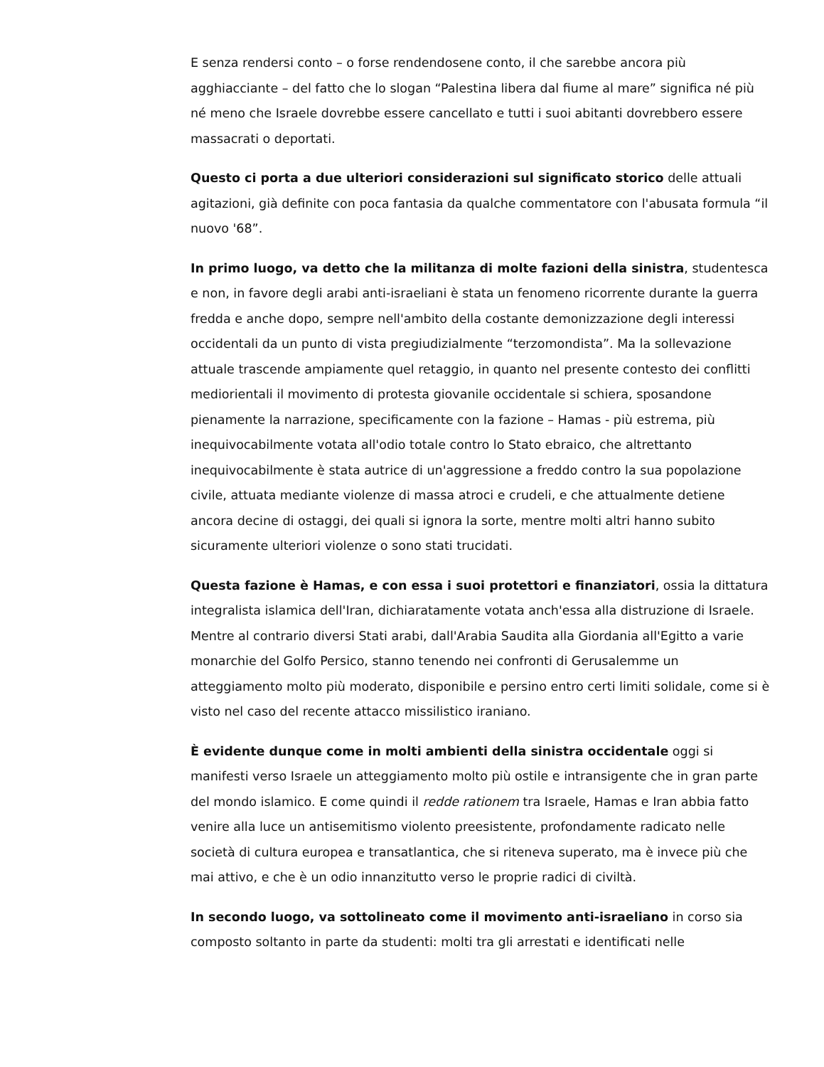E senza rendersi conto – o forse rendendosene conto, il che sarebbe ancora più agghiacciante – del fatto che lo slogan “Palestina libera dal fiume al mare” significa né più né meno che Israele dovrebbe essere cancellato e tutti i suoi abitanti dovrebbero essere massacrati o deportati.
Questo ci porta a due ulteriori considerazioni sul significato storico delle attuali agitazioni, già definite con poca fantasia da qualche commentatore con l'abusata formula “il nuovo '68”.
In primo luogo, va detto che la militanza di molte fazioni della sinistra, studentesca e non, in favore degli arabi anti-israeliani è stata un fenomeno ricorrente durante la guerra fredda e anche dopo, sempre nell'ambito della costante demonizzazione degli interessi occidentali da un punto di vista pregiudizialmente “terzomondista”. Ma la sollevazione attuale trascende ampiamente quel retaggio, in quanto nel presente contesto dei conflitti mediorientali il movimento di protesta giovanile occidentale si schiera, sposandone pienamente la narrazione, specificamente con la fazione – Hamas - più estrema, più inequivocabilmente votata all'odio totale contro lo Stato ebraico, che altrettanto inequivocabilmente è stata autrice di un'aggressione a freddo contro la sua popolazione civile, attuata mediante violenze di massa atroci e crudeli, e che attualmente detiene ancora decine di ostaggi, dei quali si ignora la sorte, mentre molti altri hanno subito sicuramente ulteriori violenze o sono stati trucidati.
Questa fazione è Hamas, e con essa i suoi protettori e finanziatori, ossia la dittatura integralista islamica dell'Iran, dichiaratamente votata anch'essa alla distruzione di Israele. Mentre al contrario diversi Stati arabi, dall'Arabia Saudita alla Giordania all'Egitto a varie monarchie del Golfo Persico, stanno tenendo nei confronti di Gerusalemme un atteggiamento molto più moderato, disponibile e persino entro certi limiti solidale, come si è visto nel caso del recente attacco missilistico iraniano.
È evidente dunque come in molti ambienti della sinistra occidentale oggi si manifesti verso Israele un atteggiamento molto più ostile e intransigente che in gran parte del mondo islamico. E come quindi il redde rationem tra Israele, Hamas e Iran abbia fatto venire alla luce un antisemitismo violento preesistente, profondamente radicato nelle società di cultura europea e transatlantica, che si riteneva superato, ma è invece più che mai attivo, e che è un odio innanzitutto verso le proprie radici di civiltà.
In secondo luogo, va sottolineato come il movimento anti-israeliano in corso sia composto soltanto in parte da studenti: molti tra gli arrestati e identificati nelle